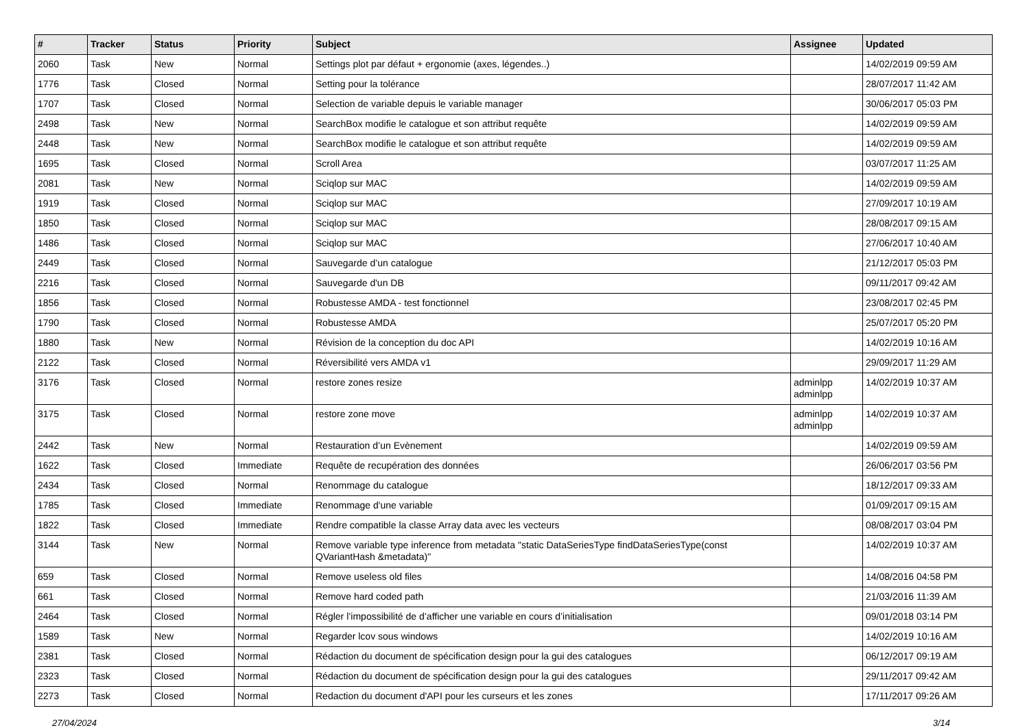| # | Tracker | Status | Priority | Subject | Assignee | Updated |
| --- | --- | --- | --- | --- | --- | --- |
| 2060 | Task | New | Normal | Settings plot par défaut + ergonomie (axes, légendes..) | | 14/02/2019 09:59 AM |
| 1776 | Task | Closed | Normal | Setting pour la tolérance | | 28/07/2017 11:42 AM |
| 1707 | Task | Closed | Normal | Selection de variable depuis le variable manager | | 30/06/2017 05:03 PM |
| 2498 | Task | New | Normal | SearchBox modifie le catalogue et son attribut requête | | 14/02/2019 09:59 AM |
| 2448 | Task | New | Normal | SearchBox modifie le catalogue et son attribut requête | | 14/02/2019 09:59 AM |
| 1695 | Task | Closed | Normal | Scroll Area | | 03/07/2017 11:25 AM |
| 2081 | Task | New | Normal | Sciqlop sur MAC | | 14/02/2019 09:59 AM |
| 1919 | Task | Closed | Normal | Sciqlop sur MAC | | 27/09/2017 10:19 AM |
| 1850 | Task | Closed | Normal | Sciqlop sur MAC | | 28/08/2017 09:15 AM |
| 1486 | Task | Closed | Normal | Sciqlop sur MAC | | 27/06/2017 10:40 AM |
| 2449 | Task | Closed | Normal | Sauvegarde d’un catalogue | | 21/12/2017 05:03 PM |
| 2216 | Task | Closed | Normal | Sauvegarde d'un DB | | 09/11/2017 09:42 AM |
| 1856 | Task | Closed | Normal | Robustesse AMDA - test fonctionnel | | 23/08/2017 02:45 PM |
| 1790 | Task | Closed | Normal | Robustesse AMDA | | 25/07/2017 05:20 PM |
| 1880 | Task | New | Normal | Révision de la conception du doc API | | 14/02/2019 10:16 AM |
| 2122 | Task | Closed | Normal | Réversibilité vers AMDA v1 | | 29/09/2017 11:29 AM |
| 3176 | Task | Closed | Normal | restore zones resize | adminlpp adminlpp | 14/02/2019 10:37 AM |
| 3175 | Task | Closed | Normal | restore zone move | adminlpp adminlpp | 14/02/2019 10:37 AM |
| 2442 | Task | New | Normal | Restauration d’un Evènement | | 14/02/2019 09:59 AM |
| 1622 | Task | Closed | Immediate | Requête de recupération des données | | 26/06/2017 03:56 PM |
| 2434 | Task | Closed | Normal | Renommage du catalogue | | 18/12/2017 09:33 AM |
| 1785 | Task | Closed | Immediate | Renommage d'une variable | | 01/09/2017 09:15 AM |
| 1822 | Task | Closed | Immediate | Rendre compatible la classe Array data avec les vecteurs | | 08/08/2017 03:04 PM |
| 3144 | Task | New | Normal | Remove variable type inference from metadata "static DataSeriesType findDataSeriesType(const QVariantHash &metadata)" | | 14/02/2019 10:37 AM |
| 659 | Task | Closed | Normal | Remove useless old files | | 14/08/2016 04:58 PM |
| 661 | Task | Closed | Normal | Remove hard coded path | | 21/03/2016 11:39 AM |
| 2464 | Task | Closed | Normal | Régler l’impossibilité de d’afficher une variable en cours d’initialisation | | 09/01/2018 03:14 PM |
| 1589 | Task | New | Normal | Regarder lcov sous windows | | 14/02/2019 10:16 AM |
| 2381 | Task | Closed | Normal | Rédaction du document de spécification design pour la gui des catalogues | | 06/12/2017 09:19 AM |
| 2323 | Task | Closed | Normal | Rédaction du document de spécification design pour la gui des catalogues | | 29/11/2017 09:42 AM |
| 2273 | Task | Closed | Normal | Redaction du document d'API pour les curseurs et les zones | | 17/11/2017 09:26 AM |
27/04/2024 3/14